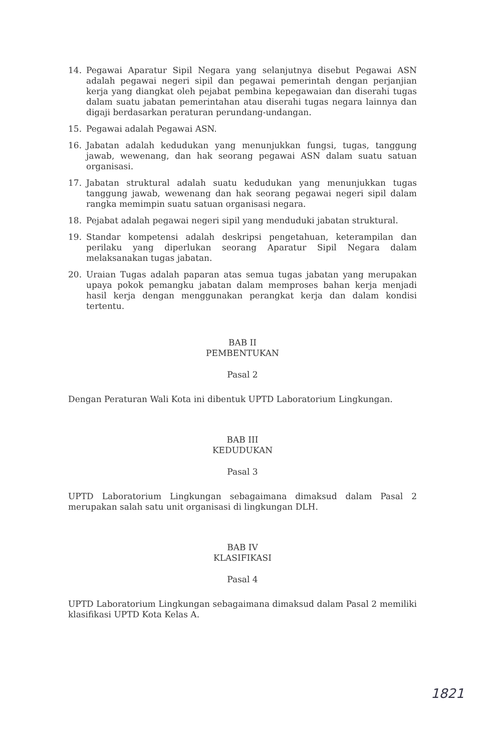14. Pegawai Aparatur Sipil Negara yang selanjutnya disebut Pegawai ASN adalah pegawai negeri sipil dan pegawai pemerintah dengan perjanjian kerja yang diangkat oleh pejabat pembina kepegawaian dan diserahi tugas dalam suatu jabatan pemerintahan atau diserahi tugas negara lainnya dan digaji berdasarkan peraturan perundang-undangan.
15. Pegawai adalah Pegawai ASN.
16. Jabatan adalah kedudukan yang menunjukkan fungsi, tugas, tanggung jawab, wewenang, dan hak seorang pegawai ASN dalam suatu satuan organisasi.
17. Jabatan struktural adalah suatu kedudukan yang menunjukkan tugas tanggung jawab, wewenang dan hak seorang pegawai negeri sipil dalam rangka memimpin suatu satuan organisasi negara.
18. Pejabat adalah pegawai negeri sipil yang menduduki jabatan struktural.
19. Standar kompetensi adalah deskripsi pengetahuan, keterampilan dan perilaku yang diperlukan seorang Aparatur Sipil Negara dalam melaksanakan tugas jabatan.
20. Uraian Tugas adalah paparan atas semua tugas jabatan yang merupakan upaya pokok pemangku jabatan dalam memproses bahan kerja menjadi hasil kerja dengan menggunakan perangkat kerja dan dalam kondisi tertentu.
BAB II
PEMBENTUKAN
Pasal 2
Dengan Peraturan Wali Kota ini dibentuk UPTD Laboratorium Lingkungan.
BAB III
KEDUDUKAN
Pasal 3
UPTD Laboratorium Lingkungan sebagaimana dimaksud dalam Pasal 2 merupakan salah satu unit organisasi di lingkungan DLH.
BAB IV
KLASIFIKASI
Pasal 4
UPTD Laboratorium Lingkungan sebagaimana dimaksud dalam Pasal 2 memiliki klasifikasi UPTD Kota Kelas A.
1821